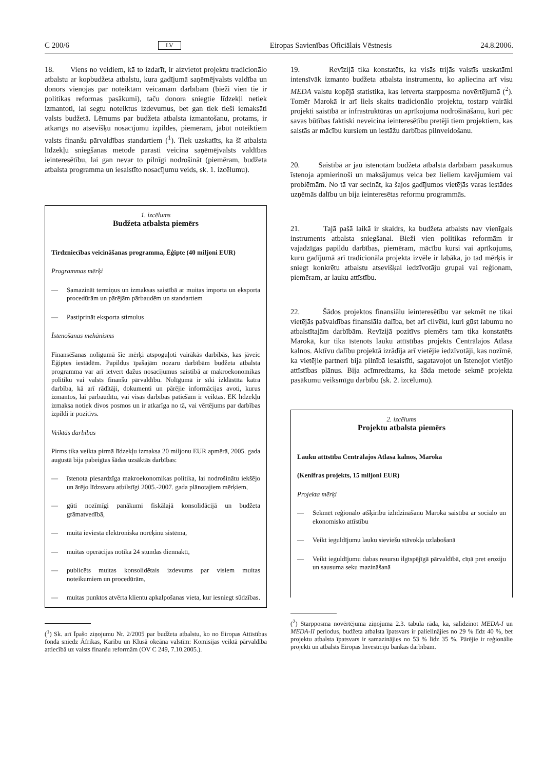C 200/6 LV Eiropas Savienības Oficiālais Vēstnesis 24.8.2006.
18. Viens no veidiem, kā to izdarīt, ir aizvietot projektu tradicionālo atbalstu ar kopbudžeta atbalstu, kura gadījumā saņēmējvalsts valdība un donors vienojas par noteiktām veicamām darbībām (bieži vien tie ir politikas reformas pasākumi), taču donora sniegtie līdzekļi netiek izmantoti, lai segtu noteiktus izdevumus, bet gan tiek tieši iemaksāti valsts budžetā. Lēmums par budžeta atbalsta izmantošanu, protams, ir atkarīgs no atsevišķu nosacījumu izpildes, piemēram, jābūt noteiktiem valsts finanšu pārvaldības standartiem (<sup>1</sup>). Tiek uzskatīts, ka šī atbalsta līdzekļu sniegšanas metode parasti veicina saņēmējvalsts valdības ieinteresētību, lai gan nevar to pilnīgi nodrošināt (piemēram, budžeta atbalsta programma un iesaistīto nosacījumu veids, sk. 1. izcēlumu).
1. izcēlums
Budžeta atbalsta piemērs
Tirdzniecības veicināšanas programma, Ēģipte (40 miljoni EUR)
Programmas mērķi
— Samazināt termiņus un izmaksas saistībā ar muitas importa un eksporta procedūrām un pārējām pārbaudēm un standartiem
— Pastiprināt eksporta stimulus
Īstenošanas mehānisms
Finansēšanas nolīgumā šie mērķi atspoguļoti vairākās darbībās, kas jāveic Ēģiptes iestādēm. Papildus īpašajām nozaru darbībām budžeta atbalsta programma var arī ietvert dažus nosacījumus saistībā ar makroekonomikas politiku vai valsts finanšu pārvaldību. Nolīgumā ir sīki izklāstīta katra darbība, kā arī rādītāji, dokumenti un pārējie informācijas avoti, kurus izmantos, lai pārbaudītu, vai visas darbības patiešām ir veiktas. EK līdzekļu izmaksa notiek divos posmos un ir atkarīga no tā, vai vērtējums par darbības izpildi ir pozitīvs.
Veiktās darbības
Pirms tika veikta pirmā līdzekļu izmaksa 20 miljonu EUR apmērā, 2005. gada augustā bija pabeigtas šādas uzsāktās darbības:
— īstenota piesardzīga makroekonomikas politika, lai nodrošinātu iekšējo un ārējo līdzsvaru atbilstīgi 2005.-2007. gada plānotajiem mērķiem,
— gūti nozīmīgi panākumi fiskālajā konsolidācijā un budžeta grāmatvedībā,
— muitā ieviesta elektroniska norēķinu sistēma,
— muitas operācijas notika 24 stundas diennaktī,
— publicēts muitas konsolidētais izdevums par visiem muitas noteikumiem un procedūrām,
— muitas punktos atvērta klientu apkalpošanas vieta, kur iesniegt sūdzības.
(<sup>1</sup>) Sk. arī Īpašo ziņojumu Nr. 2/2005 par budžeta atbalstu, ko no Eiropas Attīstības fonda sniedz Āfrikas, Karību un Klusā okeāna valstīm: Komisijas veiktā pārvaldība attiecībā uz valsts finanšu reformām (OV C 249, 7.10.2005.).
19. Revīzijā tika konstatēts, ka visās trijās valstīs uzskatāmi intensīvāk izmanto budžeta atbalsta instrumentu, ko apliecina arī visu MEDA valstu kopējā statistika, kas ietverta starpposma novērtējumā (<sup>2</sup>). Tomēr Marokā ir arī liels skaits tradicionālo projektu, tostarp vairāki projekti saistībā ar infrastruktūras un aprīkojuma nodrošināšanu, kuri pēc savas būtības faktiski neveicina ieinteresētību pretēji tiem projektiem, kas saistās ar mācību kursiem un iestāžu darbības pilnveidošanu.
20. Saistībā ar jau īstenotām budžeta atbalsta darbībām pasākumus īstenoja apmierinoši un maksājumus veica bez lieliem kavējumiem vai problēmām. No tā var secināt, ka šajos gadījumos vietējās varas iestādes uzņēmās dalību un bija ieinteresētas reformu programmās.
21. Tajā pašā laikā ir skaidrs, ka budžeta atbalsts nav vienīgais instruments atbalsta sniegšanai. Bieži vien politikas reformām ir vajadzīgas papildu darbības, piemēram, mācību kursi vai aprīkojums, kuru gadījumā arī tradicionāla projekta izvēle ir labāka, jo tad mērķis ir sniegt konkrētu atbalstu atsevišķai iedzīvotāju grupai vai reģionam, piemēram, ar lauku attīstību.
22. Šādos projektos finansiālu ieinteresētību var sekmēt ne tikai vietējās pašvaldības finansiāla dalība, bet arī cilvēki, kuri gūst labumu no atbalstītajām darbībām. Revīzijā pozitīvs piemērs tam tika konstatēts Marokā, kur tika īstenots lauku attīstības projekts Centrālajos Atlasa kalnos. Aktīvu dalību projektā izrādīja arī vietējie iedzīvotāji, kas nozīmē, ka vietējie partneri bija pilnībā iesaistīti, sagatavojot un īstenojot vietējo attīstības plānus. Bija acīmredzams, ka šāda metode sekmē projekta pasākumu veiksmīgu darbību (sk. 2. izcēlumu).
2. izcēlums
Projektu atbalsta piemērs
Lauku attīstība Centrālajos Atlasa kalnos, Maroka
(Kenifras projekts, 15 miljoni EUR)
Projekta mērķi
— Sekmēt reģionālo atšķirību izlīdzināšanu Marokā saistībā ar sociālo un ekonomisko attīstību
— Veikt ieguldījumu lauku sieviešu stāvokļa uzlabošanā
— Veikt ieguldījumu dabas resursu ilgtspējīgā pārvaldībā, cīņā pret eroziju un sausuma seku mazināšanā
(<sup>2</sup>) Starpposma novērtējuma ziņojuma 2.3. tabula rāda, ka, salīdzinot MEDA-I un MEDA-II periodus, budžeta atbalsta īpatsvars ir palielinājies no 29 % līdz 40 %, bet projektu atbalsta īpatsvars ir samazinājies no 53 % līdz 35 %. Pārējie ir reģionālie projekti un atbalsts Eiropas Investīciju bankas darbībām.